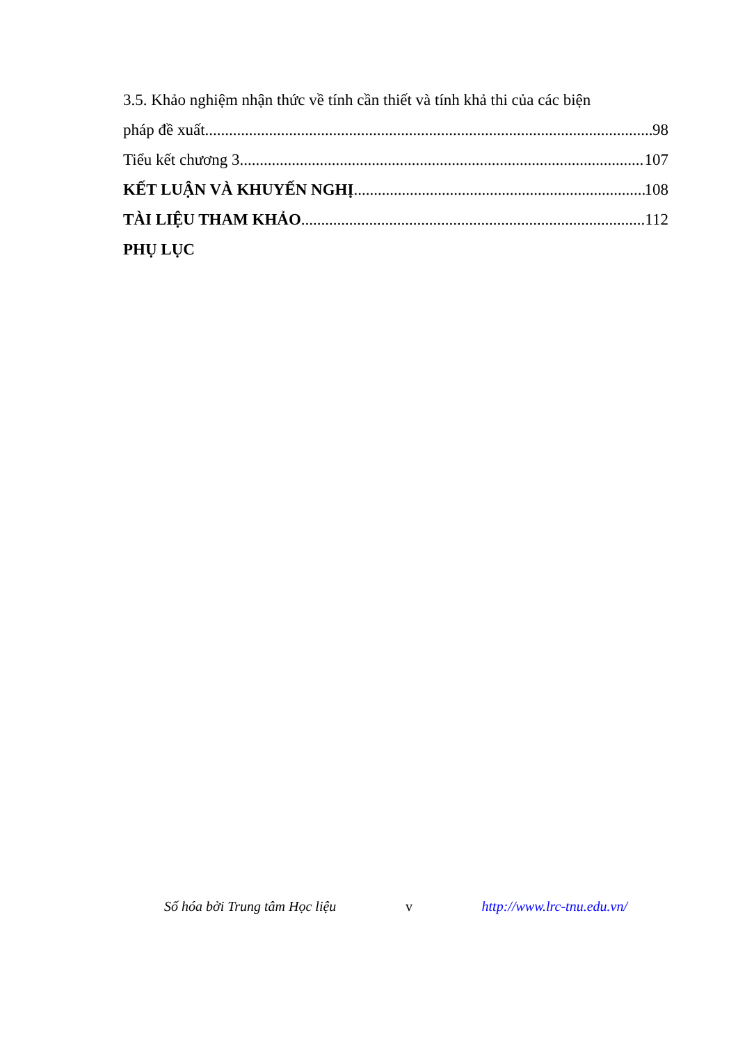3.5. Khảo nghiệm nhận thức về tính cần thiết và tính khả thi của các biện
pháp đề xuất 98
Tiểu kết chương 3 107
KẾT LUẬN VÀ KHUYẾN NGHỊ 108
TÀI LIỆU THAM KHẢO 112
PHỤ LỤC
Số hóa bởi Trung tâm Học liệu v http://www.lrc-tnu.edu.vn/